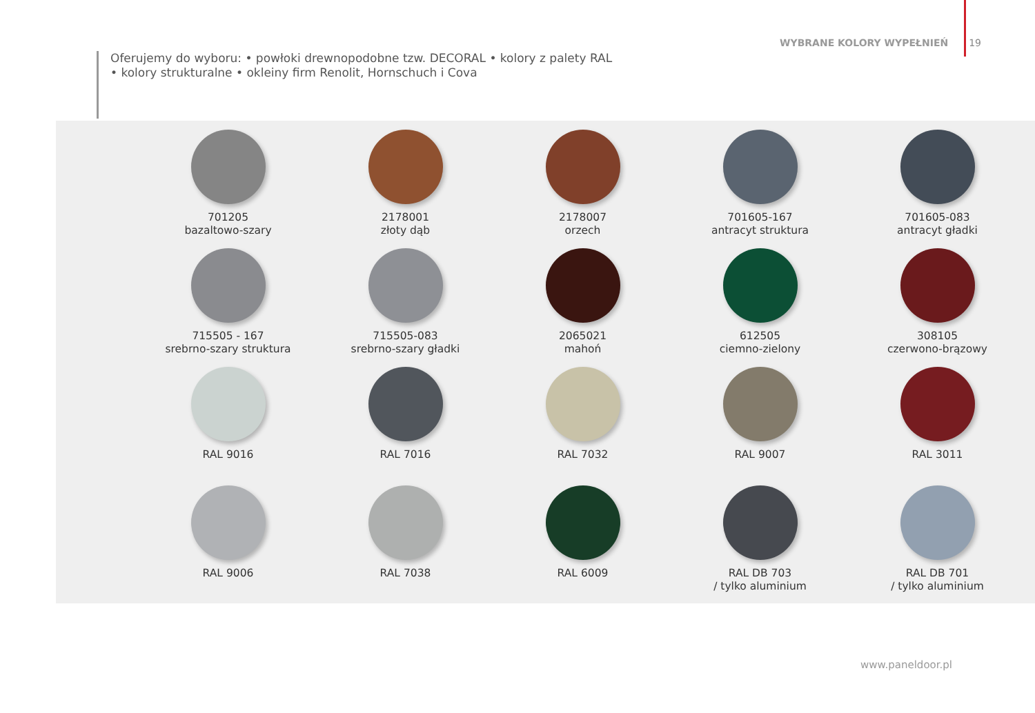WYBRANE KOLORY WYPEŁNIEŃ 19
Oferujemy do wyboru: • powłoki drewnopodobne tzw. DECORAL • kolory z palety RAL
• kolory strukturalne • okleiny firm Renolit, Hornschuch i Cova
701205
bazaltowo-szary
2178001
złoty dąb
2178007
orzech
701605-167
antracyt struktura
701605-083
antracyt gładki
715505 - 167
srebrno-szary struktura
715505-083
srebrno-szary gładki
2065021
mahoń
612505
ciemno-zielony
308105
czerwono-brązowy
RAL 9016
RAL 7016
RAL 7032
RAL 9007
RAL 3011
RAL 9006
RAL 7038
RAL 6009
RAL DB 703
/ tylko aluminium
RAL DB 701
/ tylko aluminium
www.paneldoor.pl